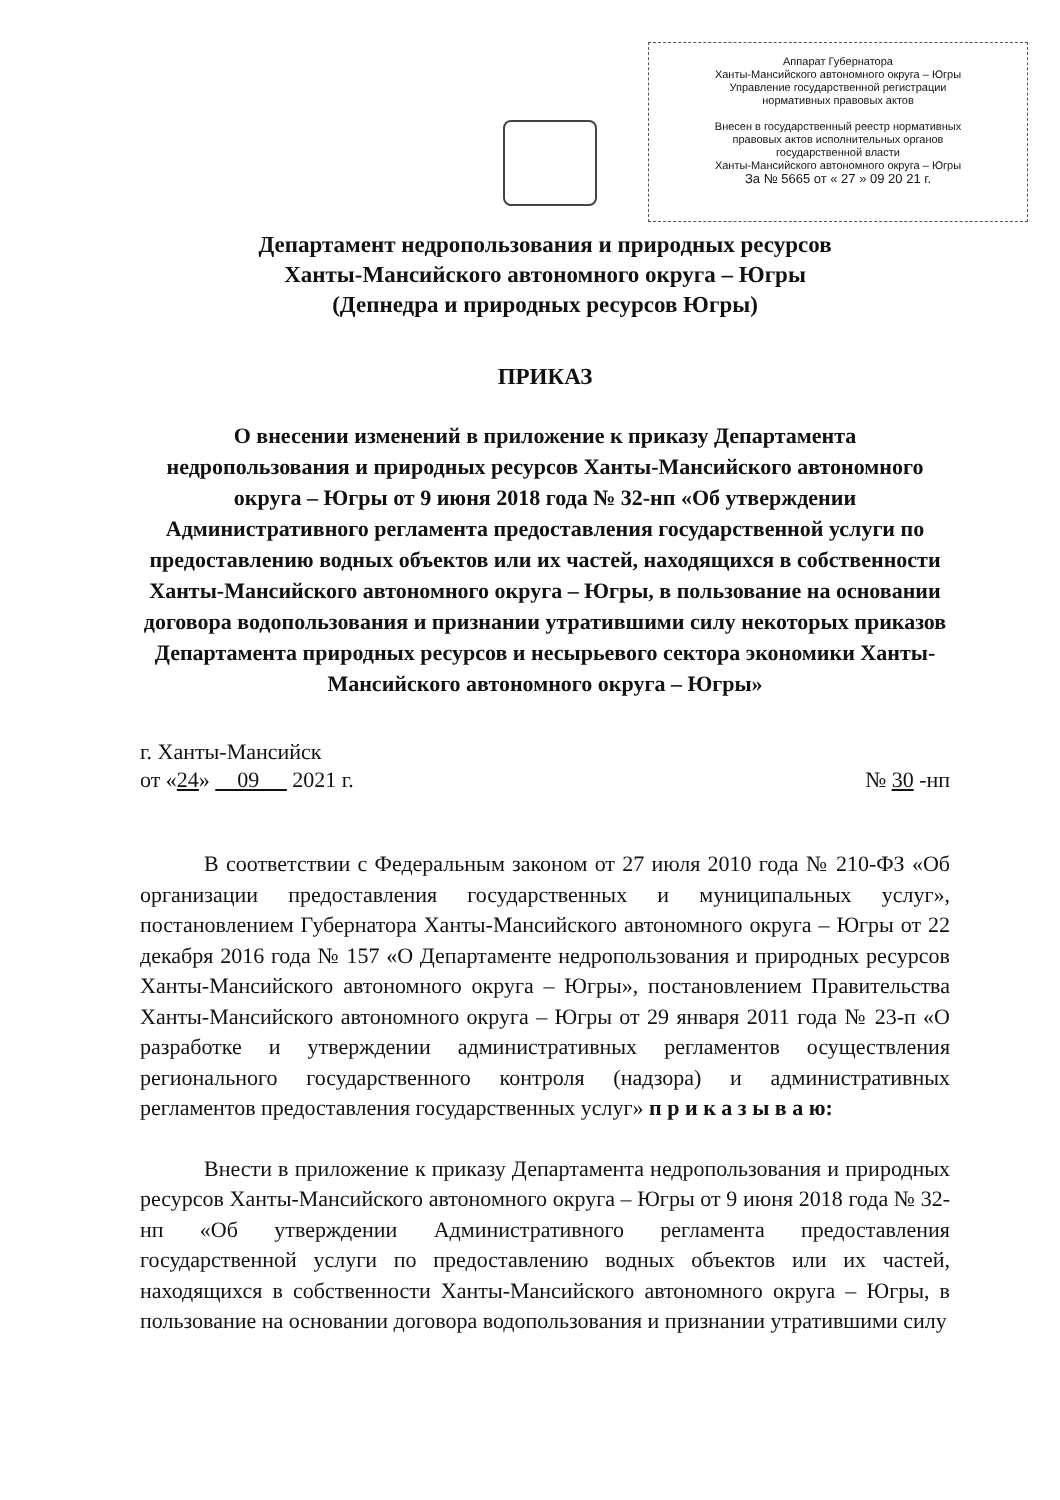Аппарат Губернатора
Ханты-Мансийского автономного округа – Югры
Управление государственной регистрации
нормативных правовых актов
Внесен в государственный реестр нормативных
правовых актов исполнительных органов
государственной власти
Ханты-Мансийского автономного округа – Югры
За № 5665 от « 27 » 09 20 21 г.
Департамент недропользования и природных ресурсов
Ханты-Мансийского автономного округа – Югры
(Депнедра и природных ресурсов Югры)
ПРИКАЗ
О внесении изменений в приложение к приказу Департамента недропользования и природных ресурсов Ханты-Мансийского автономного округа – Югры от 9 июня 2018 года № 32-нп «Об утверждении Административного регламента предоставления государственной услуги по предоставлению водных объектов или их частей, находящихся в собственности Ханты-Мансийского автономного округа – Югры, в пользование на основании договора водопользования и признании утратившими силу некоторых приказов Департамента природных ресурсов и несырьевого сектора экономики Ханты-Мансийского автономного округа – Югры»
г. Ханты-Мансийск
от «24» 09 2021 г. № 30 -нп
В соответствии с Федеральным законом от 27 июля 2010 года № 210-ФЗ «Об организации предоставления государственных и муниципальных услуг», постановлением Губернатора Ханты-Мансийского автономного округа – Югры от 22 декабря 2016 года № 157 «О Департаменте недропользования и природных ресурсов Ханты-Мансийского автономного округа – Югры», постановлением Правительства Ханты-Мансийского автономного округа – Югры от 29 января 2011 года № 23-п «О разработке и утверждении административных регламентов осуществления регионального государственного контроля (надзора) и административных регламентов предоставления государственных услуг» п р и к а з ы в а ю:
Внести в приложение к приказу Департамента недропользования и природных ресурсов Ханты-Мансийского автономного округа – Югры от 9 июня 2018 года № 32-нп «Об утверждении Административного регламента предоставления государственной услуги по предоставлению водных объектов или их частей, находящихся в собственности Ханты-Мансийского автономного округа – Югры, в пользование на основании договора водопользования и признании утратившими силу